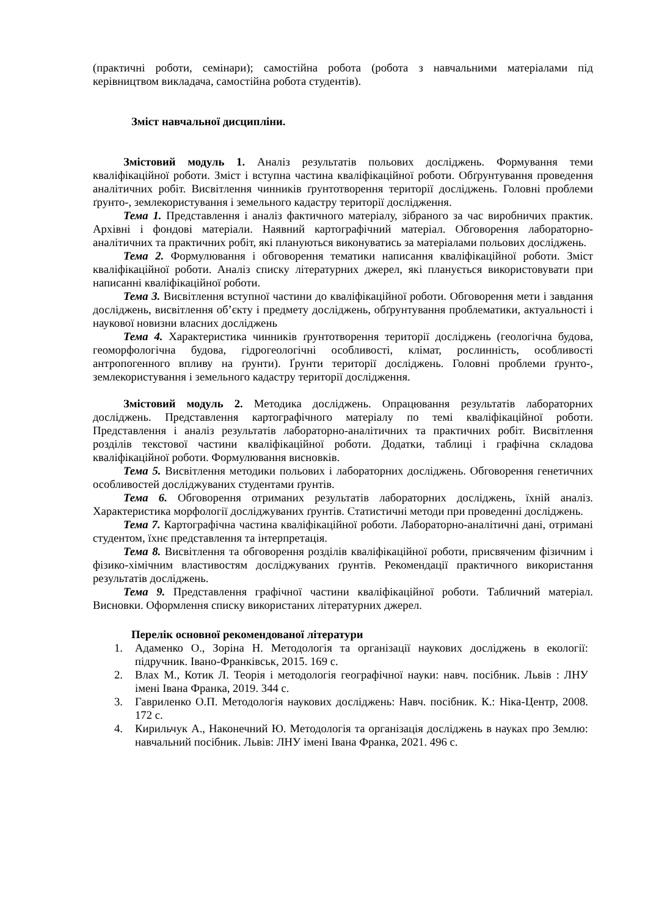(практичні роботи, семінари); самостійна робота (робота з навчальними матеріалами під керівництвом викладача, самостійна робота студентів).
Зміст навчальної дисципліни.
Змістовий модуль 1. Аналіз результатів польових досліджень. Формування теми кваліфікаційної роботи. Зміст і вступна частина кваліфікаційної роботи. Обґрунтування проведення аналітичних робіт. Висвітлення чинників ґрунтотворення території досліджень. Головні проблеми ґрунто-, землекористування і земельного кадастру території дослідження.
Тема 1. Представлення і аналіз фактичного матеріалу, зібраного за час виробничих практик. Архівні і фондові матеріали. Наявний картографічний матеріал. Обговорення лабораторно-аналітичних та практичних робіт, які плануються виконуватись за матеріалами польових досліджень.
Тема 2. Формулювання і обговорення тематики написання кваліфікаційної роботи. Зміст кваліфікаційної роботи. Аналіз списку літературних джерел, які планується використовувати при написанні кваліфікаційної роботи.
Тема 3. Висвітлення вступної частини до кваліфікаційної роботи. Обговорення мети і завдання досліджень, висвітлення об’єкту і предмету досліджень, обґрунтування проблематики, актуальності і наукової новизни власних досліджень
Тема 4. Характеристика чинників ґрунтотворення території досліджень (геологічна будова, геоморфологічна будова, гідрогеологічні особливості, клімат, рослинність, особливості антропогенного впливу на ґрунти). Ґрунти території досліджень. Головні проблеми ґрунто-, землекористування і земельного кадастру території дослідження.
Змістовий модуль 2. Методика досліджень. Опрацювання результатів лабораторних досліджень. Представлення картографічного матеріалу по темі кваліфікаційної роботи. Представлення і аналіз результатів лабораторно-аналітичних та практичних робіт. Висвітлення розділів текстової частини кваліфікаційної роботи. Додатки, таблиці і графічна складова кваліфікаційної роботи. Формулювання висновків.
Тема 5. Висвітлення методики польових і лабораторних досліджень. Обговорення генетичних особливостей досліджуваних студентами ґрунтів.
Тема 6. Обговорення отриманих результатів лабораторних досліджень, їхній аналіз. Характеристика морфології досліджуваних ґрунтів. Статистичні методи при проведенні досліджень.
Тема 7. Картографічна частина кваліфікаційної роботи. Лабораторно-аналітичні дані, отримані студентом, їхнє представлення та інтерпретація.
Тема 8. Висвітлення та обговорення розділів кваліфікаційної роботи, присвяченим фізичним і фізико-хімічним властивостям досліджуваних ґрунтів. Рекомендації практичного використання результатів досліджень.
Тема 9. Представлення графічної частини кваліфікаційної роботи. Табличний матеріал. Висновки. Оформлення списку використаних літературних джерел.
Перелік основної рекомендованої літератури
1. Адаменко О., Зоріна Н. Методологія та організації наукових досліджень в екології: підручник. Івано-Франківськ, 2015. 169 с.
2. Влах М., Котик Л. Теорія і методологія географічної науки: навч. посібник. Львів : ЛНУ імені Івана Франка, 2019. 344 с.
3. Гавриленко О.П. Методологія наукових досліджень: Навч. посібник. К.: Ніка-Центр, 2008. 172 с.
4. Кирильчук А., Наконечний Ю. Методологія та організація досліджень в науках про Землю: навчальний посібник. Львів: ЛНУ імені Івана Франка, 2021. 496 с.